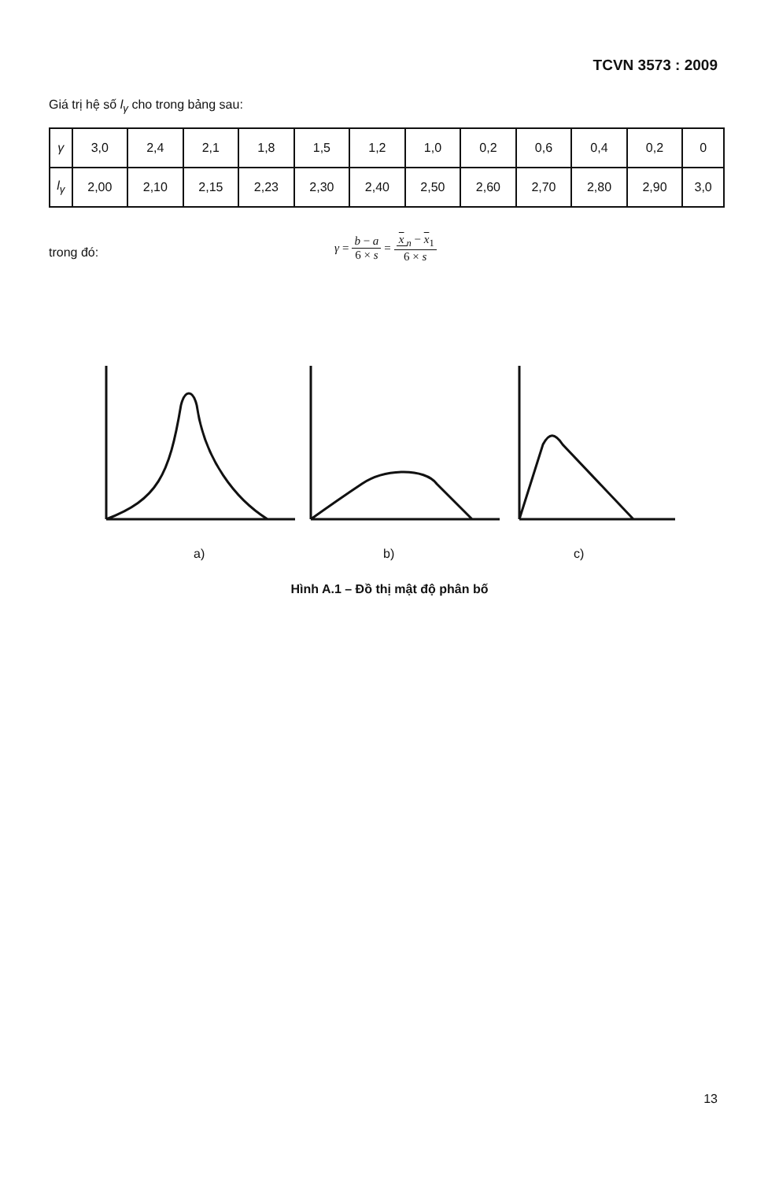TCVN 3573 : 2009
Giá trị hệ số l<sub>γ</sub> cho trong bảng sau:
| γ | 3,0 | 2,4 | 2,1 | 1,8 | 1,5 | 1,2 | 1,0 | 0,2 | 0,6 | 0,4 | 0,2 | 0 |
| l<sub>γ</sub> | 2,00 | 2,10 | 2,15 | 2,23 | 2,30 | 2,40 | 2,50 | 2,60 | 2,70 | 2,80 | 2,90 | 3,0 |
trong đó:
γ = b − a 6 × s = x<sub>n</sub> − x<sub>1</sub> 6 × s
a) b) c)
Hình A.1 – Đồ thị mật độ phân bố
13